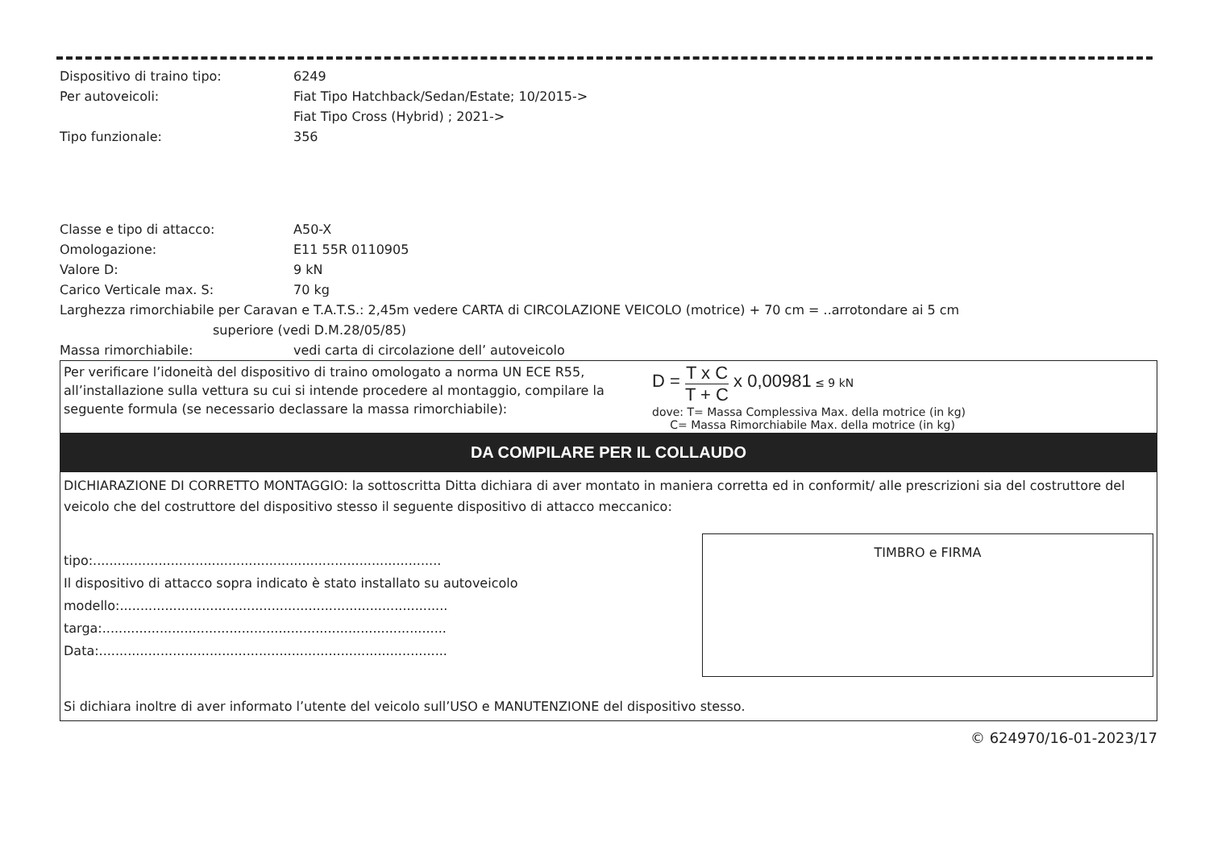Dispositivo di traino tipo: 6249
Per autoveicoli: Fiat Tipo Hatchback/Sedan/Estate; 10/2015->
Fiat Tipo Cross (Hybrid) ; 2021->
Tipo funzionale: 356
Classe e tipo di attacco: A50-X
Omologazione: E11 55R 0110905
Valore D: 9 kN
Carico Verticale max. S: 70 kg
Larghezza rimorchiabile per Caravan e T.A.T.S.: 2,45m vedere CARTA di CIRCOLAZIONE VEICOLO (motrice) + 70 cm = ..arrotondare ai 5 cm
superiore (vedi D.M.28/05/85)
Massa rimorchiabile: vedi carta di circolazione dell’ autoveicolo
Per verificare l’idoneità del dispositivo di traino omologato a norma UN ECE R55, all’installazione sulla vettura su cui si intende procedere al montaggio, compilare la seguente formula (se necessario declassare la massa rimorchiabile):
D = T x C T + C x 0,00981 ≤ 9 kN
dove: T= Massa Complessiva Max. della motrice (in kg)
C= Massa Rimorchiabile Max. della motrice (in kg)
DA COMPILARE PER IL COLLAUDO
DICHIARAZIONE DI CORRETTO MONTAGGIO: la sottoscritta Ditta dichiara di aver montato in maniera corretta ed in conformit/ alle prescrizioni sia del costruttore del veicolo che del costruttore del dispositivo stesso il seguente dispositivo di attacco meccanico:
tipo:.....................................................................................
Il dispositivo di attacco sopra indicato è stato installato su autoveicolo
modello:................................................................................
targa:....................................................................................
Data:.....................................................................................
TIMBRO e FIRMA
Si dichiara inoltre di aver informato l’utente del veicolo sull’USO e MANUTENZIONE del dispositivo stesso.
© 624970/16-01-2023/17